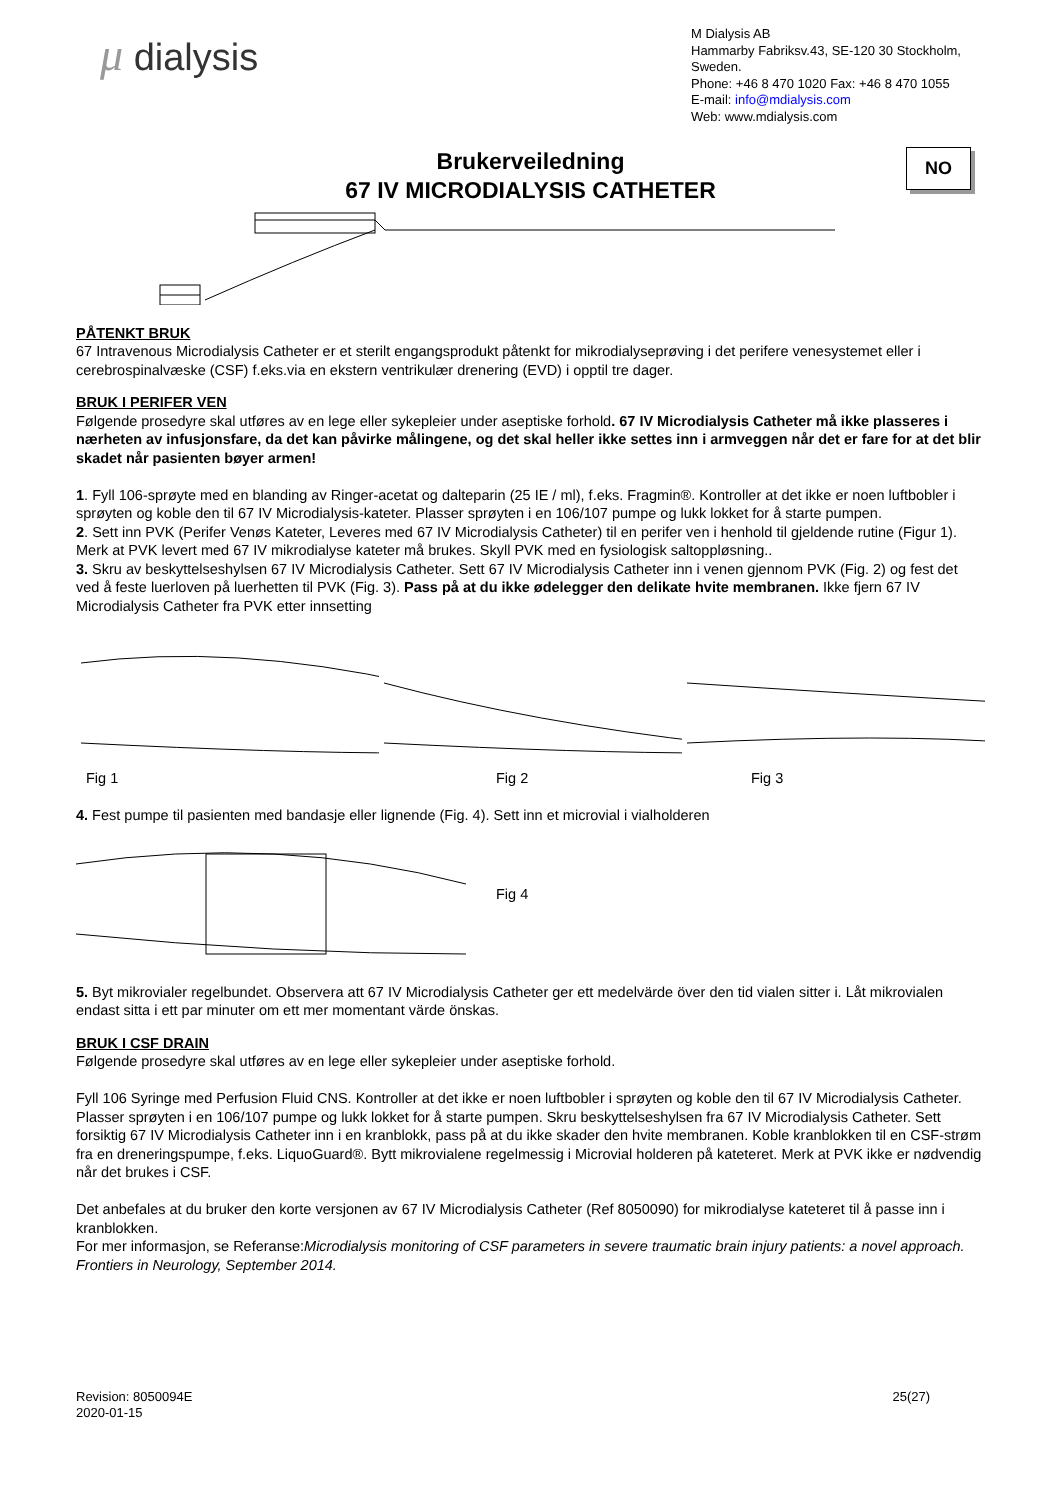μ dialysis
M Dialysis AB
Hammarby Fabriksv.43, SE-120 30 Stockholm, Sweden.
Phone: +46 8 470 1020 Fax: +46 8 470 1055
E-mail: info@mdialysis.com
Web: www.mdialysis.com
Brukerveiledning
67 IV MICRODIALYSIS CATHETER
NO
PÅTENKT BRUK
67 Intravenous Microdialysis Catheter er et sterilt engangsprodukt påtenkt for mikrodialyseprøving i det perifere venesystemet eller i cerebrospinalvæske (CSF) f.eks.via en ekstern ventrikulær drenering (EVD) i opptil tre dager.
BRUK I PERIFER VEN
Følgende prosedyre skal utføres av en lege eller sykepleier under aseptiske forhold. 67 IV Microdialysis Catheter må ikke plasseres i nærheten av infusjonsfare, da det kan påvirke målingene, og det skal heller ikke settes inn i armveggen når det er fare for at det blir skadet når pasienten bøyer armen!
1. Fyll 106-sprøyte med en blanding av Ringer-acetat og dalteparin (25 IE / ml), f.eks. Fragmin®. Kontroller at det ikke er noen luftbobler i sprøyten og koble den til 67 IV Microdialysis-kateter. Plasser sprøyten i en 106/107 pumpe og lukk lokket for å starte pumpen.
2. Sett inn PVK (Perifer Venøs Kateter, Leveres med 67 IV Microdialysis Catheter) til en perifer ven i henhold til gjeldende rutine (Figur 1). Merk at PVK levert med 67 IV mikrodialyse kateter må brukes. Skyll PVK med en fysiologisk saltoppløsning..
3. Skru av beskyttelseshylsen 67 IV Microdialysis Catheter. Sett 67 IV Microdialysis Catheter inn i venen gjennom PVK (Fig. 2) og fest det ved å feste luerloven på luerhetten til PVK (Fig. 3). Pass på at du ikke ødelegger den delikate hvite membranen. Ikke fjern 67 IV Microdialysis Catheter fra PVK etter innsetting
Fig 1 Fig 2 Fig 3
4. Fest pumpe til pasienten med bandasje eller lignende (Fig. 4). Sett inn et microvial i vialholderen
Fig 4
5. Byt mikrovialer regelbundet. Observera att 67 IV Microdialysis Catheter ger ett medelvärde över den tid vialen sitter i. Låt mikrovialen endast sitta i ett par minuter om ett mer momentant värde önskas.
BRUK I CSF DRAIN
Følgende prosedyre skal utføres av en lege eller sykepleier under aseptiske forhold.
Fyll 106 Syringe med Perfusion Fluid CNS. Kontroller at det ikke er noen luftbobler i sprøyten og koble den til 67 IV Microdialysis Catheter. Plasser sprøyten i en 106/107 pumpe og lukk lokket for å starte pumpen. Skru beskyttelseshylsen fra 67 IV Microdialysis Catheter. Sett forsiktig 67 IV Microdialysis Catheter inn i en kranblokk, pass på at du ikke skader den hvite membranen. Koble kranblokken til en CSF-strøm fra en dreneringspumpe, f.eks. LiquoGuard®. Bytt mikrovialene regelmessig i Microvial holderen på kateteret. Merk at PVK ikke er nødvendig når det brukes i CSF.
Det anbefales at du bruker den korte versjonen av 67 IV Microdialysis Catheter (Ref 8050090) for mikrodialyse kateteret til å passe inn i kranblokken.
For mer informasjon, se Referanse:Microdialysis monitoring of CSF parameters in severe traumatic brain injury patients: a novel approach. Frontiers in Neurology, September 2014.
Revision: 8050094E
2020-01-15 25(27)